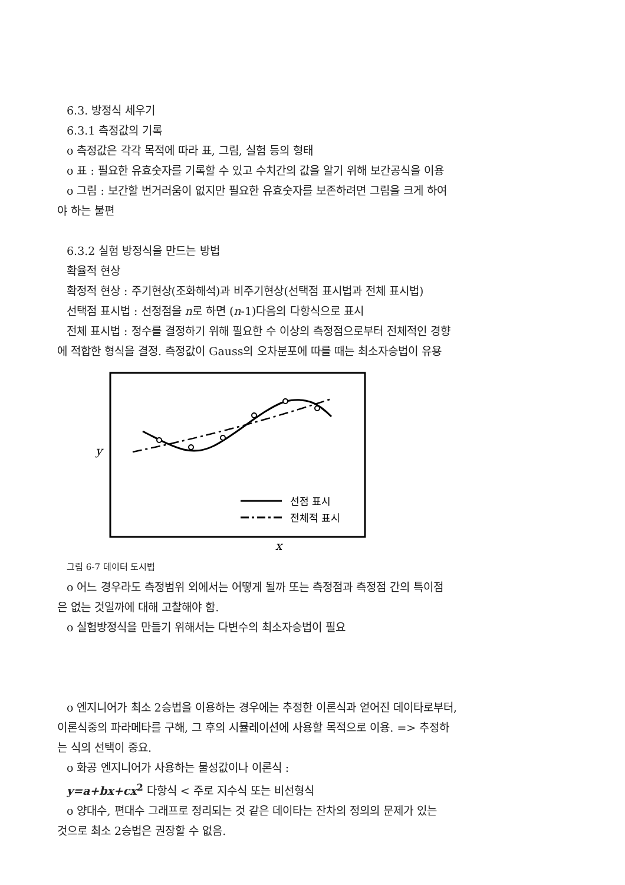6.3. 방정식 세우기
6.3.1 측정값의 기록
o 측정값은 각각 목적에 따라 표, 그림, 실험 등의 형태
o 표 : 필요한 유효숫자를 기록할 수 있고 수치간의 값을 알기 위해 보간공식을 이용
o 그림 : 보간할 번거러움이 없지만 필요한 유효숫자를 보존하려면 그림을 크게 하여
야 하는 불편
6.3.2 실험 방정식을 만드는 방법
확율적 현상
확정적 현상 : 주기현상(조화해석)과 비주기현상(선택점 표시법과 전체 표시법)
선택점 표시법 : 선정점을 n로 하면 (n-1)다음의 다항식으로 표시
전체 표시법 : 정수를 결정하기 위해 필요한 수 이상의 측정점으로부터 전체적인 경향
에 적합한 형식을 결정. 측정값이 Gauss의 오차분포에 따를 때는 최소자승법이 유용
y
x
선점 표시
전체적 표시
그림 6-7 데이터 도시법
o 어느 경우라도 측정범위 외에서는 어떻게 될까 또는 측정점과 측정점 간의 특이점
은 없는 것일까에 대해 고찰해야 함.
o 실험방정식을 만들기 위해서는 다변수의 최소자승법이 필요
o 엔지니어가 최소 2승법을 이용하는 경우에는 추정한 이론식과 얻어진 데이타로부터,
이론식중의 파라메타를 구해, 그 후의 시뮬레이션에 사용할 목적으로 이용. => 추정하
는 식의 선택이 중요.
o 화공 엔지니어가 사용하는 물성값이나 이론식 :
y=a+bx+cx<sup>2</sup> 다항식 < 주로 지수식 또는 비선형식
o 양대수, 편대수 그래프로 정리되는 것 같은 데이타는 잔차의 정의의 문제가 있는
것으로 최소 2승법은 권장할 수 없음.